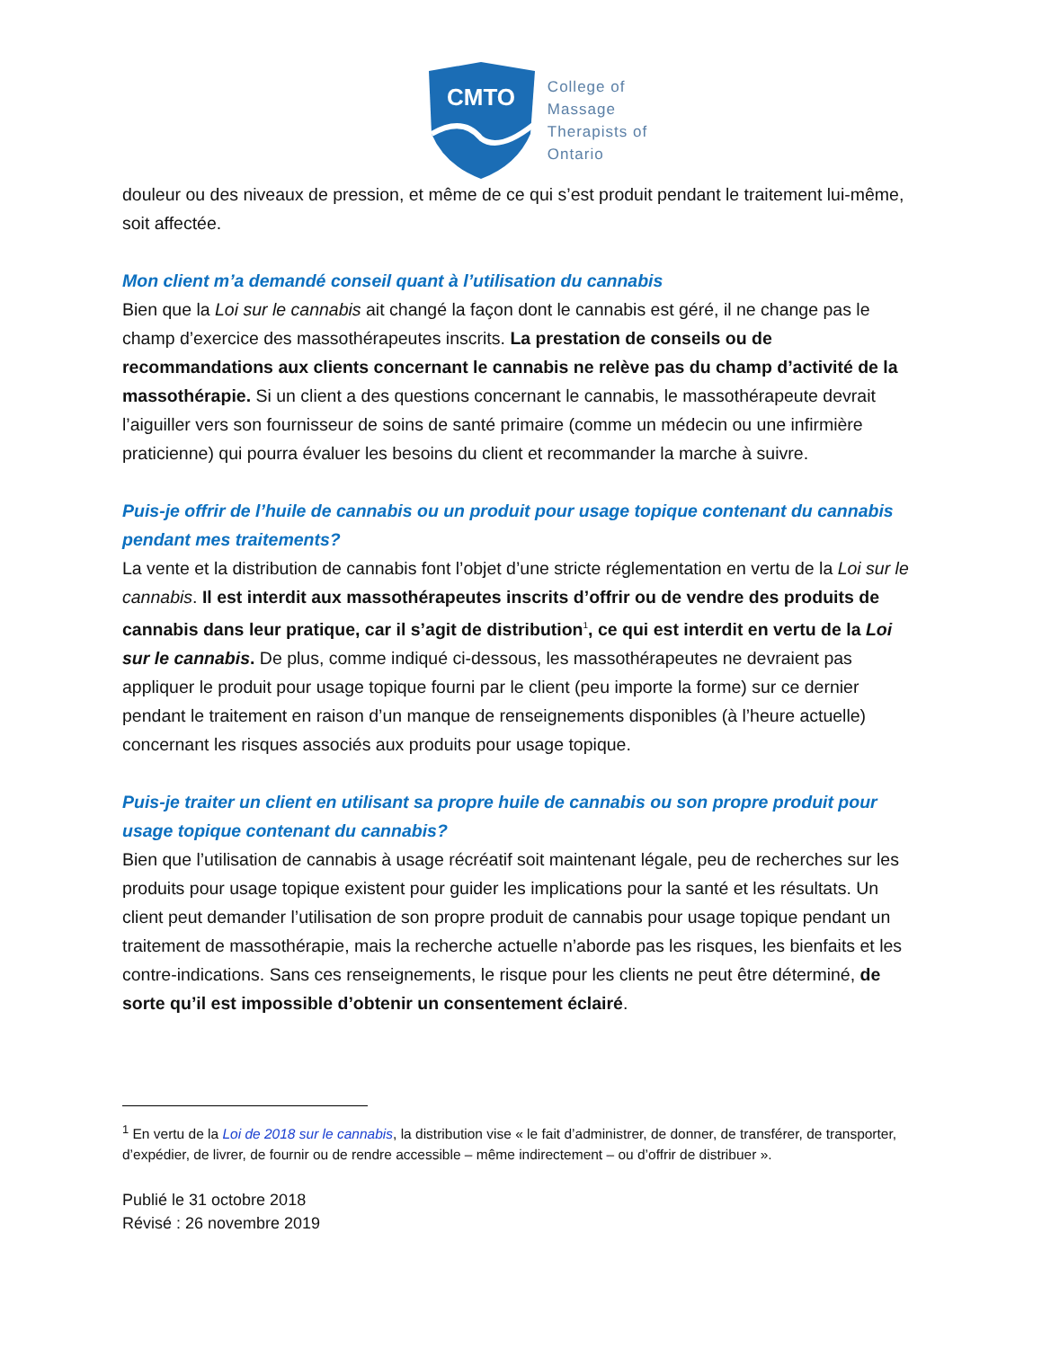CMTO
College of
Massage
Therapists of
Ontario
douleur ou des niveaux de pression, et même de ce qui s’est produit pendant le traitement lui-même, soit affectée.
Mon client m’a demandé conseil quant à l’utilisation du cannabis
Bien que la Loi sur le cannabis ait changé la façon dont le cannabis est géré, il ne change pas le champ d’exercice des massothérapeutes inscrits. La prestation de conseils ou de recommandations aux clients concernant le cannabis ne relève pas du champ d’activité de la massothérapie. Si un client a des questions concernant le cannabis, le massothérapeute devrait l’aiguiller vers son fournisseur de soins de santé primaire (comme un médecin ou une infirmière praticienne) qui pourra évaluer les besoins du client et recommander la marche à suivre.
Puis-je offrir de l’huile de cannabis ou un produit pour usage topique contenant du cannabis pendant mes traitements?
La vente et la distribution de cannabis font l’objet d’une stricte réglementation en vertu de la Loi sur le cannabis. Il est interdit aux massothérapeutes inscrits d’offrir ou de vendre des produits de cannabis dans leur pratique, car il s’agit de distribution<sup>1</sup>, ce qui est interdit en vertu de la Loi sur le cannabis. De plus, comme indiqué ci-dessous, les massothérapeutes ne devraient pas appliquer le produit pour usage topique fourni par le client (peu importe la forme) sur ce dernier pendant le traitement en raison d’un manque de renseignements disponibles (à l’heure actuelle) concernant les risques associés aux produits pour usage topique.
Puis-je traiter un client en utilisant sa propre huile de cannabis ou son propre produit pour usage topique contenant du cannabis?
Bien que l’utilisation de cannabis à usage récréatif soit maintenant légale, peu de recherches sur les produits pour usage topique existent pour guider les implications pour la santé et les résultats. Un client peut demander l’utilisation de son propre produit de cannabis pour usage topique pendant un traitement de massothérapie, mais la recherche actuelle n’aborde pas les risques, les bienfaits et les contre-indications. Sans ces renseignements, le risque pour les clients ne peut être déterminé, de sorte qu’il est impossible d’obtenir un consentement éclairé.
<sup>1</sup> En vertu de la Loi de 2018 sur le cannabis, la distribution vise « le fait d’administrer, de donner, de transférer, de transporter, d’expédier, de livrer, de fournir ou de rendre accessible – même indirectement – ou d’offrir de distribuer ».
Publié le 31 octobre 2018
Révisé : 26 novembre 2019